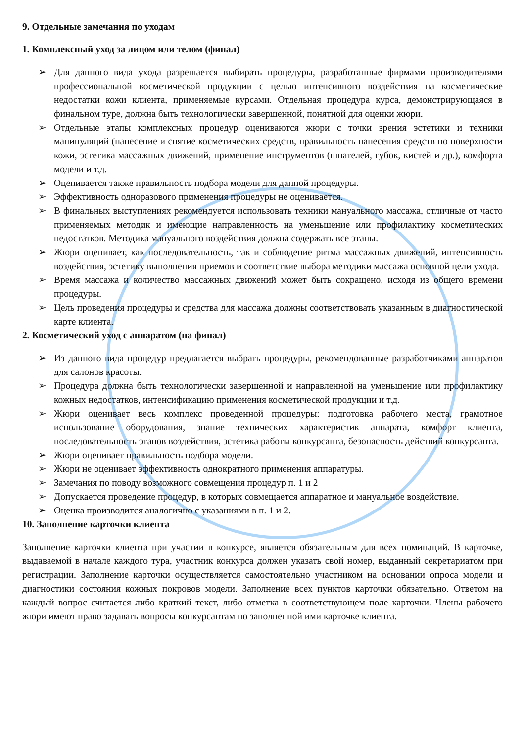9. Отдельные замечания по уходам
1. Комплексный уход за лицом или телом (финал)
➢ Для данного вида ухода разрешается выбирать процедуры, разработанные фирмами производителями профессиональной косметической продукции с целью интенсивного воздействия на косметические недостатки кожи клиента, применяемые курсами. Отдельная процедура курса, демонстрирующаяся в финальном туре, должна быть технологически завершенной, понятной для оценки жюри.
➢ Отдельные этапы комплексных процедур оцениваются жюри с точки зрения эстетики и техники манипуляций (нанесение и снятие косметических средств, правильность нанесения средств по поверхности кожи, эстетика массажных движений, применение инструментов (шпателей, губок, кистей и др.), комфорта модели и т.д.
➢ Оценивается также правильность подбора модели для данной процедуры.
➢ Эффективность одноразового применения процедуры не оценивается.
➢ В финальных выступлениях рекомендуется использовать техники мануального массажа, отличные от часто применяемых методик и имеющие направленность на уменьшение или профилактику косметических недостатков. Методика мануального воздействия должна содержать все этапы.
➢ Жюри оценивает, как последовательность, так и соблюдение ритма массажных движений, интенсивность воздействия, эстетику выполнения приемов и соответствие выбора методики массажа основной цели ухода.
➢ Время массажа и количество массажных движений может быть сокращено, исходя из общего времени процедуры.
➢ Цель проведения процедуры и средства для массажа должны соответствовать указанным в диагностической карте клиента.
2. Косметический уход с аппаратом (на финал)
➢ Из данного вида процедур предлагается выбрать процедуры, рекомендованные разработчиками аппаратов для салонов красоты.
➢ Процедура должна быть технологически завершенной и направленной на уменьшение или профилактику кожных недостатков, интенсификацию применения косметической продукции и т.д.
➢ Жюри оценивает весь комплекс проведенной процедуры: подготовка рабочего места, грамотное использование оборудования, знание технических характеристик аппарата, комфорт клиента, последовательность этапов воздействия, эстетика работы конкурсанта, безопасность действий конкурсанта.
➢ Жюри оценивает правильность подбора модели.
➢ Жюри не оценивает эффективность однократного применения аппаратуры.
➢ Замечания по поводу возможного совмещения процедур п. 1 и 2
➢ Допускается проведение процедур, в которых совмещается аппаратное и мануальное воздействие.
➢ Оценка производится аналогично с указаниями в п. 1 и 2.
10. Заполнение карточки клиента
Заполнение карточки клиента при участии в конкурсе, является обязательным для всех номинаций. В карточке, выдаваемой в начале каждого тура, участник конкурса должен указать свой номер, выданный секретариатом при регистрации. Заполнение карточки осуществляется самостоятельно участником на основании опроса модели и диагностики состояния кожных покровов модели. Заполнение всех пунктов карточки обязательно. Ответом на каждый вопрос считается либо краткий текст, либо отметка в соответствующем поле карточки. Члены рабочего жюри имеют право задавать вопросы конкурсантам по заполненной ими карточке клиента.